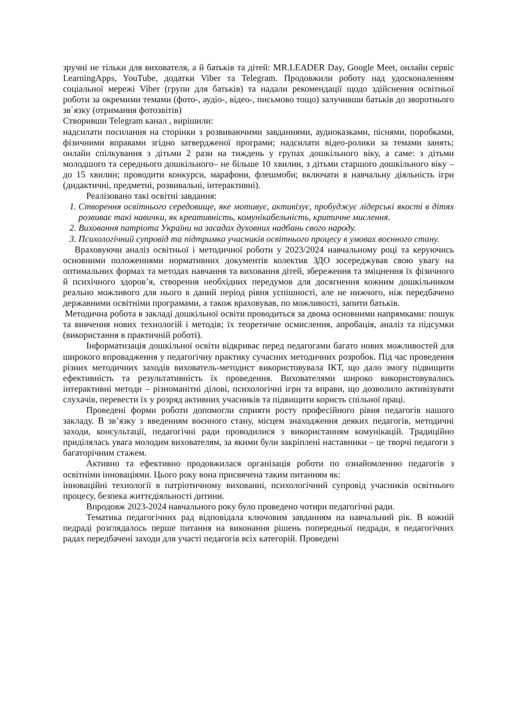зручні не тільки для вихователя, а й батьків та дітей: MR.LEADER Day, Google Meet, онлайн сервіс LearningApps, YouTube, додатки Viber та Telegram. Продовжили роботу над удосконаленням соціальної мережі Viber (групи для батьків) та надали рекомендації щодо здійснення освітньої роботи за окремими темами (фото-, аудіо-, відео-, письмово тощо) залучивши батьків до зворотнього зв`язку (отримання фотозвітів)
Створивши Telegram канал , вирішили:
надсилати посилання на сторінки з розвиваючими завданнями, аудиоказками, піснями, поробками, фізичними вправами згідно затвердженої програми; надсилати відео-ролики за темами занять; онлайн спілкування з дітьми 2 рази на тиждень у групах дошкільного віку, а саме: з дітьми молодшого та середнього дошкільного– не більше 10 хвилин, з дітьми старшого дошкільного віку – до 15 хвилин; проводити конкурси, марафони, флешмоби; включати в навчальну діяльність ігри (дидактичні, предметні, розвивальні, інтерактивні).
Реалізовано такі освітні завдання:
1. Створення освітнього середовище, яке мотивує, активізує, пробуджує лідерські якості в дітях розвиває такі навички, як креативність, комунікабельність, критичне мислення.
2. Виховання патріота України на засадах духовних надбань свого народу.
3. Психологічний супровід та підтримка учасників освітнього процесу в умовах воєнного стану.
Враховуючи аналіз освітньої і методичної роботи у 2023/2024 навчальному році та керуючись основними положеннями нормативних документів колектив ЗДО зосереджував свою увагу на оптимальних формах та методах навчання та виховання дітей, збереження та зміцнення їх фізичного й психічного здоров’я, створення необхідних передумов для досягнення кожним дошкільником реально можливого для нього в даний період рівня успішності, але не нижчого, ніж передбачено державними освітніми програмами, а також враховував, по можливості, запити батьків.
Методична робота в закладі дошкільної освіти проводиться за двома основними напрямками: пошук та вивчення нових технологій і методів; їх теоретичне осмислення, апробація, аналіз та підсумки (використання в практичній роботі).
Інформатизація дошкільної освіти відкриває перед педагогами багато нових можливостей для широкого впровадження у педагогічну практику сучасних методичних розробок. Під час проведення різних методичних заходів вихователь-методист використовувала ІКТ, що дало змогу підвищити ефективність та результативність їх проведення. Вихователями широко використовувались інтерактивні методи – різноманітні ділові, психологічні ігри та вправи, що дозволило активізувати слухачів, перевести їх у розряд активних учасників та підвищити користь спільної праці.
Проведені форми роботи допомогли сприяти росту професійного рівня педагогів нашого закладу. В зв’язку з введенням воєнного стану, місцем знаходження деяких педагогів, методичні заходи, консультації, педагогічні ради проводилися з використанням комунікацій. Традиційно приділялась увага молодим вихователям, за якими були закріплені наставники – це творчі педагоги з багаторічним стажем.
Активно та ефективно продовжилася організація роботи по ознайомленню педагогів з освітніми інноваціями. Цього року вона присвячена таким питанням як:
інноваційні технології в патріотичному вихованні, психологічний супровід учасників освітнього процесу, безпека життєдіяльності дитини.
Впродовж 2023-2024 навчального року було проведено чотири педагогічні ради.
Тематика педагогічних рад відповідала ключовим завданням на навчальний рік. В кожній педраді розглядалось перше питання на виконання рішень попередньої педради, в педагогічних радах передбачені заходи для участі педагогів всіх категорій. Проведені